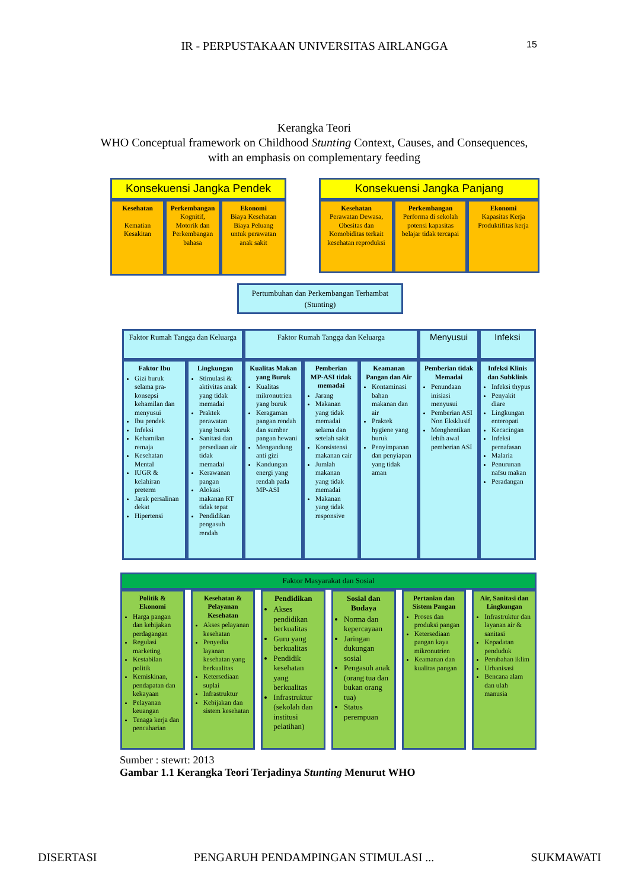IR - PERPUSTAKAAN UNIVERSITAS AIRLANGGA 15
Kerangka Teori
WHO Conceptual framework on Childhood Stunting Context, Causes, and Consequences, with an emphasis on complementary feeding
Konsekuensi Jangka Pendek
Kesehatan
Kematian Kesakitan
Perkembangan
Kognitif, Motorik dan Perkembangan bahasa
Ekonomi
Biaya Kesehatan Biaya Peluang untuk perawatan anak sakit
Konsekuensi Jangka Panjang
Kesehatan
Perawatan Dewasa, Obesitas dan Komobiditas terkait kesehatan reproduksi
Perkembangan
Performa di sekolah potensi kapasitas belajar tidak tercapai
Ekonomi
Kapasitas Kerja Produktifitas kerja
Pertumbuhan dan Perkembangan Terhambat (Stunting)
Faktor Rumah Tangga dan Keluarga
Faktor Ibu
Gizi buruk selama pra-konsepsi kehamilan dan menyusui
Ibu pendek
Infeksi
Kehamilan remaja
Kesehatan Mental
IUGR & kelahiran preterm
Jarak persalinan dekat
Hipertensi
Lingkungan
Stimulasi & aktivitas anak yang tidak memadai
Praktek perawatan yang buruk
Sanitasi dan persediaan air tidak memadai
Kerawanan pangan
Alokasi makanan RT tidak tepat
Pendidikan pengasuh rendah
Faktor Rumah Tangga dan Keluarga
Kualitas Makan yang Buruk
Kualitas mikronutrien yang buruk
Keragaman pangan rendah dan sumber pangan hewani
Mengandung anti gizi
Kandungan energi yang rendah pada MP-ASI
Pemberian MP-ASI tidak memadai
Jarang
Makanan yang tidak memadai selama dan setelah sakit
Konsistensi makanan cair
Jumlah makanan yang tidak memadai
Makanan yang tidak responsive
Keamanan Pangan dan Air
Kontaminasi bahan makanan dan air
Praktek hygiene yang buruk
Penyimpanan dan penyiapan yang tidak aman
Menyusui
Pemberian tidak Memadai
Penundaan inisiasi menyusui
Pemberian ASI Non Eksklusif
Menghentikan lebih awal pemberian ASI
Infeksi
Infeksi Klinis dan Subklinis
Infeksi thypus
Penyakit diare
Lingkungan enteropati
Kecacingan
Infeksi pernafasan
Malaria
Penurunan nafsu makan
Peradangan
Faktor Masyarakat dan Sosial
Politik & Ekonomi
Harga pangan dan kebijakan perdagangan
Regulasi marketing
Kestabilan politik
Kemiskinan, pendapatan dan kekayaan
Pelayanan keuangan
Tenaga kerja dan pencaharian
Kesehatan & Pelayanan Kesehatan
Akses pelayanan kesehatan
Penyedia layanan kesehatan yang berkualitas
Ketersediaan suplai
Infrastruktur
Kebijakan dan sistem kesehatan
Pendidikan
Akses pendidikan berkualitas
Guru yang berkualitas
Pendidik kesehatan yang berkualitas
Infrastruktur (sekolah dan institusi pelatihan)
Sosial dan Budaya
Norma dan kepercayaan
Jaringan dukungan sosial
Pengasuh anak (orang tua dan bukan orang tua)
Status perempuan
Pertanian dan Sistem Pangan
Proses dan produksi pangan
Ketersediaan pangan kaya mikronutrien
Keamanan dan kualitas pangan
Air, Sanitasi dan Lingkungan
Infrastruktur dan layanan air & sanitasi
Kepadatan penduduk
Perubahan iklim
Urbanisasi
Bencana alam dan ulah manusia
Sumber : stewrt: 2013
Gambar 1.1 Kerangka Teori Terjadinya Stunting Menurut WHO
DISERTASI PENGARUH PENDAMPINGAN STIMULASI ... SUKMAWATI